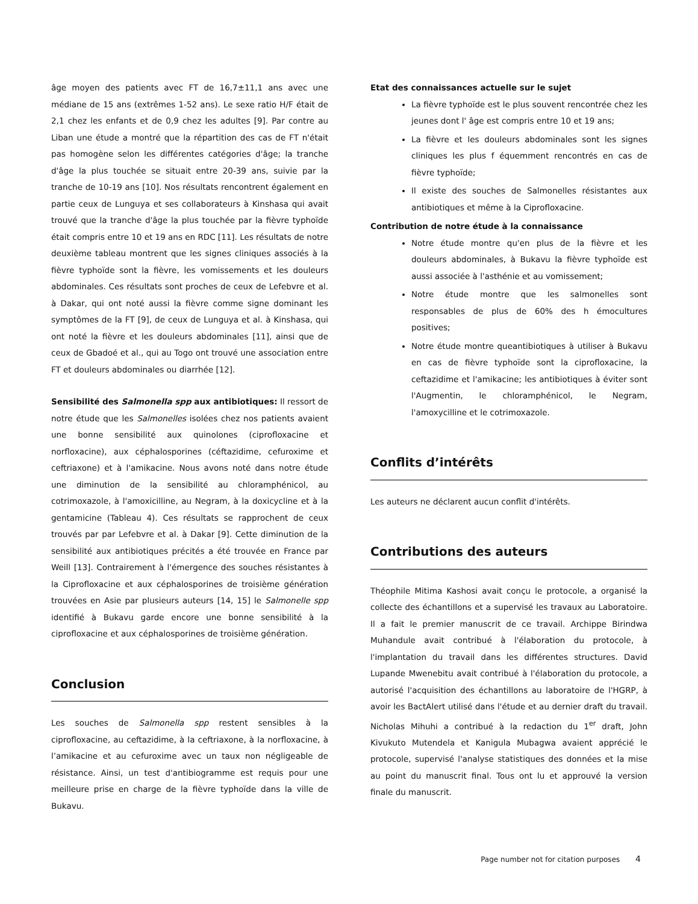âge moyen des patients avec FT de 16,7±11,1 ans avec une médiane de 15 ans (extrêmes 1-52 ans). Le sexe ratio H/F était de 2,1 chez les enfants et de 0,9 chez les adultes [9]. Par contre au Liban une étude a montré que la répartition des cas de FT n'était pas homogène selon les différentes catégories d'âge; la tranche d'âge la plus touchée se situait entre 20-39 ans, suivie par la tranche de 10-19 ans [10]. Nos résultats rencontrent également en partie ceux de Lunguya et ses collaborateurs à Kinshasa qui avait trouvé que la tranche d'âge la plus touchée par la fièvre typhoïde était compris entre 10 et 19 ans en RDC [11]. Les résultats de notre deuxième tableau montrent que les signes cliniques associés à la fièvre typhoïde sont la fièvre, les vomissements et les douleurs abdominales. Ces résultats sont proches de ceux de Lefebvre et al. à Dakar, qui ont noté aussi la fièvre comme signe dominant les symptômes de la FT [9], de ceux de Lunguya et al. à Kinshasa, qui ont noté la fièvre et les douleurs abdominales [11], ainsi que de ceux de Gbadoé et al., qui au Togo ont trouvé une association entre FT et douleurs abdominales ou diarrhée [12].
Sensibilité des Salmonella spp aux antibiotiques: Il ressort de notre étude que les Salmonelles isolées chez nos patients avaient une bonne sensibilité aux quinolones (ciprofloxacine et norfloxacine), aux céphalosporines (céftazidime, cefuroxime et ceftriaxone) et à l'amikacine. Nous avons noté dans notre étude une diminution de la sensibilité au chloramphénicol, au cotrimoxazole, à l'amoxicilline, au Negram, à la doxicycline et à la gentamicine (Tableau 4). Ces résultats se rapprochent de ceux trouvés par par Lefebvre et al. à Dakar [9]. Cette diminution de la sensibilité aux antibiotiques précités a été trouvée en France par Weill [13]. Contrairement à l'émergence des souches résistantes à la Ciprofloxacine et aux céphalosporines de troisième génération trouvées en Asie par plusieurs auteurs [14, 15] le Salmonelle spp identifié à Bukavu garde encore une bonne sensibilité à la ciprofloxacine et aux céphalosporines de troisième génération.
Conclusion
Les souches de Salmonella spp restent sensibles à la ciprofloxacine, au ceftazidime, à la ceftriaxone, à la norfloxacine, à l’amikacine et au cefuroxime avec un taux non négligeable de résistance. Ainsi, un test d'antibiogramme est requis pour une meilleure prise en charge de la fièvre typhoïde dans la ville de Bukavu.
Etat des connaissances actuelle sur le sujet
La fièvre typhoïde est le plus souvent rencontrée chez les jeunes dont l' âge est compris entre 10 et 19 ans;
La fièvre et les douleurs abdominales sont les signes cliniques les plus f équemment rencontrés en cas de fièvre typhoïde;
Il existe des souches de Salmonelles résistantes aux antibiotiques et même à la Ciprofloxacine.
Contribution de notre étude à la connaissance
Notre étude montre qu'en plus de la fièvre et les douleurs abdominales, à Bukavu la fièvre typhoïde est aussi associée à l'asthénie et au vomissement;
Notre étude montre que les salmonelles sont responsables de plus de 60% des h émocultures positives;
Notre étude montre queantibiotiques à utiliser à Bukavu en cas de fièvre typhoïde sont la ciprofloxacine, la ceftazidime et l'amikacine; les antibiotiques à éviter sont l'Augmentin, le chloramphénicol, le Negram, l'amoxycilline et le cotrimoxazole.
Conflits d’intérêts
Les auteurs ne déclarent aucun conflit d'intérêts.
Contributions des auteurs
Théophile Mitima Kashosi avait conçu le protocole, a organisé la collecte des échantillons et a supervisé les travaux au Laboratoire. Il a fait le premier manuscrit de ce travail. Archippe Birindwa Muhandule avait contribué à l'élaboration du protocole, à l'implantation du travail dans les différentes structures. David Lupande Mwenebitu avait contribué à l'élaboration du protocole, a autorisé l'acquisition des échantillons au laboratoire de l'HGRP, à avoir les BactAlert utilisé dans l'étude et au dernier draft du travail. Nicholas Mihuhi a contribué à la redaction du 1<sup>er</sup> draft, John Kivukuto Mutendela et Kanigula Mubagwa avaient apprécié le protocole, supervisé l'analyse statistiques des données et la mise au point du manuscrit final. Tous ont lu et approuvé la version finale du manuscrit.
Page number not for citation purposes 4